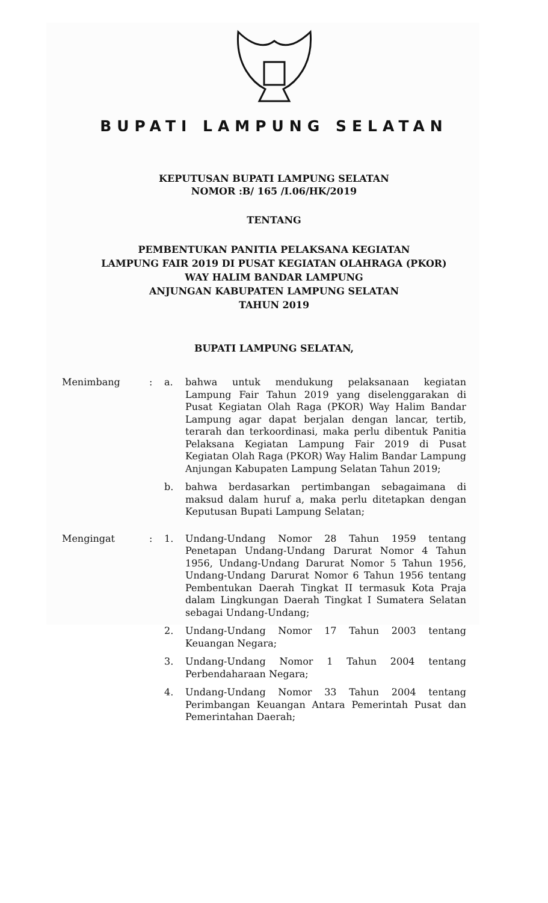BUPATI LAMPUNG SELATAN
KEPUTUSAN BUPATI LAMPUNG SELATAN
NOMOR :B/ 165 /I.06/HK/2019
TENTANG
PEMBENTUKAN PANITIA PELAKSANA KEGIATAN
LAMPUNG FAIR 2019 DI PUSAT KEGIATAN OLAHRAGA (PKOR)
WAY HALIM BANDAR LAMPUNG
ANJUNGAN KABUPATEN LAMPUNG SELATAN
TAHUN 2019
BUPATI LAMPUNG SELATAN,
Menimbang : a. bahwa untuk mendukung pelaksanaan kegiatan Lampung Fair Tahun 2019 yang diselenggarakan di Pusat Kegiatan Olah Raga (PKOR) Way Halim Bandar Lampung agar dapat berjalan dengan lancar, tertib, terarah dan terkoordinasi, maka perlu dibentuk Panitia Pelaksana Kegiatan Lampung Fair 2019 di Pusat Kegiatan Olah Raga (PKOR) Way Halim Bandar Lampung Anjungan Kabupaten Lampung Selatan Tahun 2019;
b. bahwa berdasarkan pertimbangan sebagaimana di maksud dalam huruf a, maka perlu ditetapkan dengan Keputusan Bupati Lampung Selatan;
Mengingat : 1. Undang-Undang Nomor 28 Tahun 1959 tentang Penetapan Undang-Undang Darurat Nomor 4 Tahun 1956, Undang-Undang Darurat Nomor 5 Tahun 1956, Undang-Undang Darurat Nomor 6 Tahun 1956 tentang Pembentukan Daerah Tingkat II termasuk Kota Praja dalam Lingkungan Daerah Tingkat I Sumatera Selatan sebagai Undang-Undang;
2. Undang-Undang Nomor 17 Tahun 2003 tentang Keuangan Negara;
3. Undang-Undang Nomor 1 Tahun 2004 tentang Perbendaharaan Negara;
4. Undang-Undang Nomor 33 Tahun 2004 tentang Perimbangan Keuangan Antara Pemerintah Pusat dan Pemerintahan Daerah;